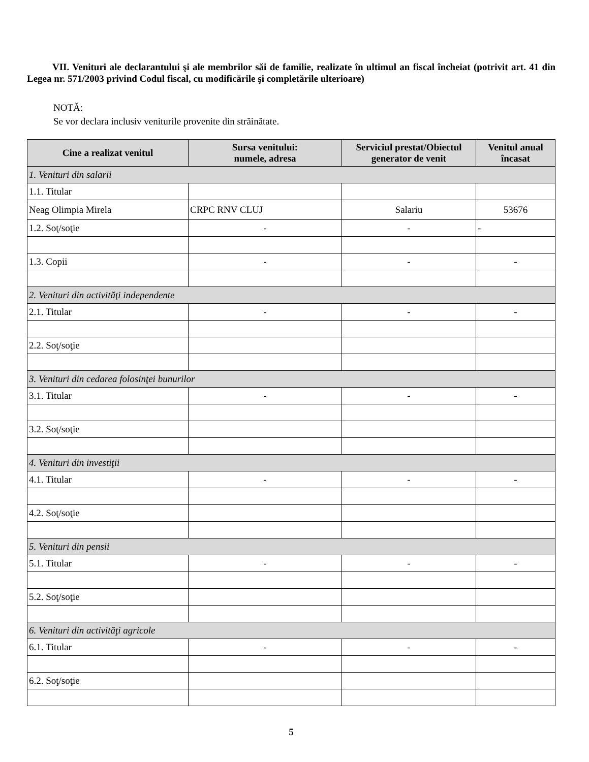VII. Venituri ale declarantului şi ale membrilor săi de familie, realizate în ultimul an fiscal încheiat (potrivit art. 41 din Legea nr. 571/2003 privind Codul fiscal, cu modificările şi completările ulterioare)
NOTĂ:
Se vor declara inclusiv veniturile provenite din străinătate.
| Cine a realizat venitul | Sursa venitului: numele, adresa | Serviciul prestat/Obiectul generator de venit | Venitul anual încasat |
| --- | --- | --- | --- |
| 1. Venituri din salarii | | | |
| 1.1. Titular | | | |
| Neag Olimpia Mirela | CRPC RNV CLUJ | Salariu | 53676 |
| 1.2. Soţ/soţie | - | - | - |
| 1.3. Copii | - | - | - |
| 2. Venituri din activităţi independente | | | |
| 2.1. Titular | - | - | - |
| 2.2. Soţ/soţie | | | |
| 3. Venituri din cedarea folosinţei bunurilor | | | |
| 3.1. Titular | - | - | - |
| 3.2. Soţ/soţie | | | |
| 4. Venituri din investiţii | | | |
| 4.1. Titular | - | - | - |
| 4.2. Soţ/soţie | | | |
| 5. Venituri din pensii | | | |
| 5.1. Titular | - | - | - |
| 5.2. Soţ/soţie | | | |
| 6. Venituri din activităţi agricole | | | |
| 6.1. Titular | - | - | - |
| 6.2. Soţ/soţie | | | |
5